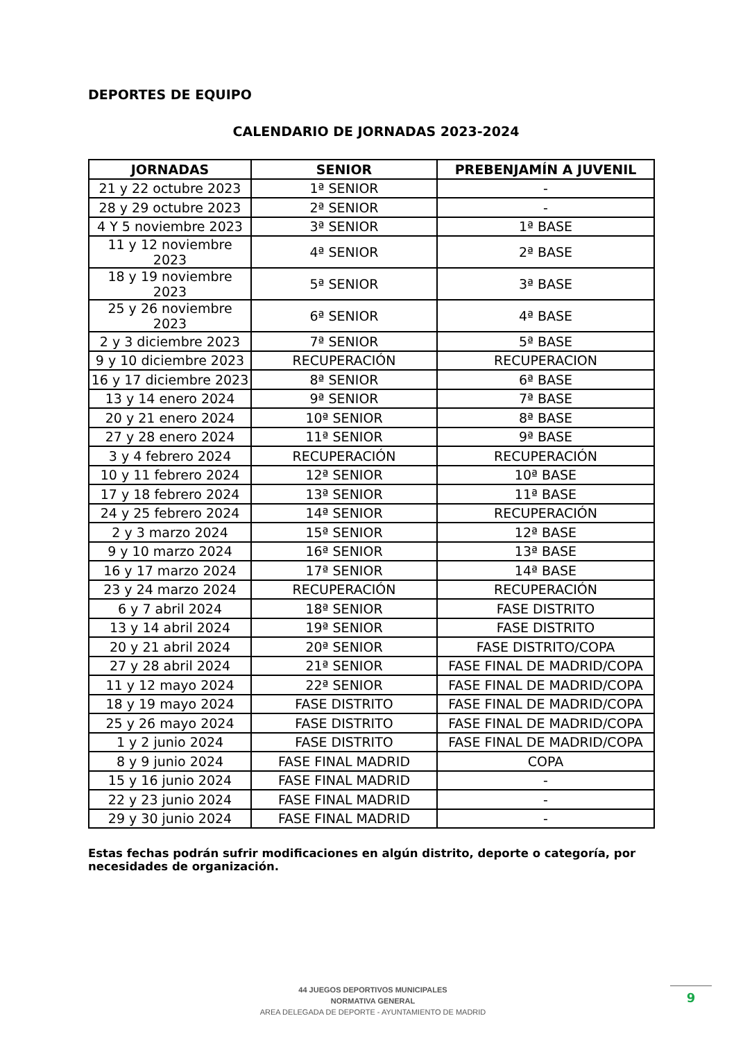DEPORTES DE EQUIPO
CALENDARIO DE JORNADAS 2023-2024
| JORNADAS | SENIOR | PREBENJAMÍN A JUVENIL |
| --- | --- | --- |
| 21 y 22 octubre 2023 | 1ª SENIOR | - |
| 28 y 29 octubre 2023 | 2ª SENIOR | - |
| 4 Y 5 noviembre 2023 | 3ª SENIOR | 1ª BASE |
| 11 y 12 noviembre 2023 | 4ª SENIOR | 2ª BASE |
| 18 y 19 noviembre 2023 | 5ª SENIOR | 3ª BASE |
| 25 y 26 noviembre 2023 | 6ª SENIOR | 4ª BASE |
| 2 y 3 diciembre 2023 | 7ª SENIOR | 5ª BASE |
| 9 y 10 diciembre 2023 | RECUPERACIÓN | RECUPERACION |
| 16 y 17 diciembre 2023 | 8ª SENIOR | 6ª BASE |
| 13 y 14 enero 2024 | 9ª SENIOR | 7ª BASE |
| 20 y 21 enero 2024 | 10ª SENIOR | 8ª BASE |
| 27 y 28 enero 2024 | 11ª SENIOR | 9ª BASE |
| 3 y 4 febrero 2024 | RECUPERACIÓN | RECUPERACIÓN |
| 10 y 11 febrero 2024 | 12ª SENIOR | 10ª BASE |
| 17 y 18 febrero 2024 | 13ª SENIOR | 11ª BASE |
| 24 y 25 febrero 2024 | 14ª SENIOR | RECUPERACIÓN |
| 2 y 3 marzo 2024 | 15ª SENIOR | 12ª BASE |
| 9 y 10 marzo 2024 | 16ª SENIOR | 13ª BASE |
| 16 y 17 marzo 2024 | 17ª SENIOR | 14ª BASE |
| 23 y 24 marzo 2024 | RECUPERACIÓN | RECUPERACIÓN |
| 6 y 7 abril 2024 | 18ª SENIOR | FASE DISTRITO |
| 13 y 14 abril 2024 | 19ª SENIOR | FASE DISTRITO |
| 20 y 21 abril 2024 | 20ª SENIOR | FASE DISTRITO/COPA |
| 27 y 28 abril 2024 | 21ª SENIOR | FASE FINAL DE MADRID/COPA |
| 11 y 12 mayo 2024 | 22ª SENIOR | FASE FINAL DE MADRID/COPA |
| 18 y 19 mayo 2024 | FASE DISTRITO | FASE FINAL DE MADRID/COPA |
| 25 y 26 mayo 2024 | FASE DISTRITO | FASE FINAL DE MADRID/COPA |
| 1 y 2 junio 2024 | FASE DISTRITO | FASE FINAL DE MADRID/COPA |
| 8 y 9 junio 2024 | FASE FINAL MADRID | COPA |
| 15 y 16 junio 2024 | FASE FINAL MADRID | - |
| 22 y 23 junio 2024 | FASE FINAL MADRID | - |
| 29 y 30 junio 2024 | FASE FINAL MADRID | - |
Estas fechas podrán sufrir modificaciones en algún distrito, deporte o categoría, por necesidades de organización.
44 JUEGOS DEPORTIVOS MUNICIPALES
NORMATIVA GENERAL
AREA DELEGADA DE DEPORTE - AYUNTAMIENTO DE MADRID
9